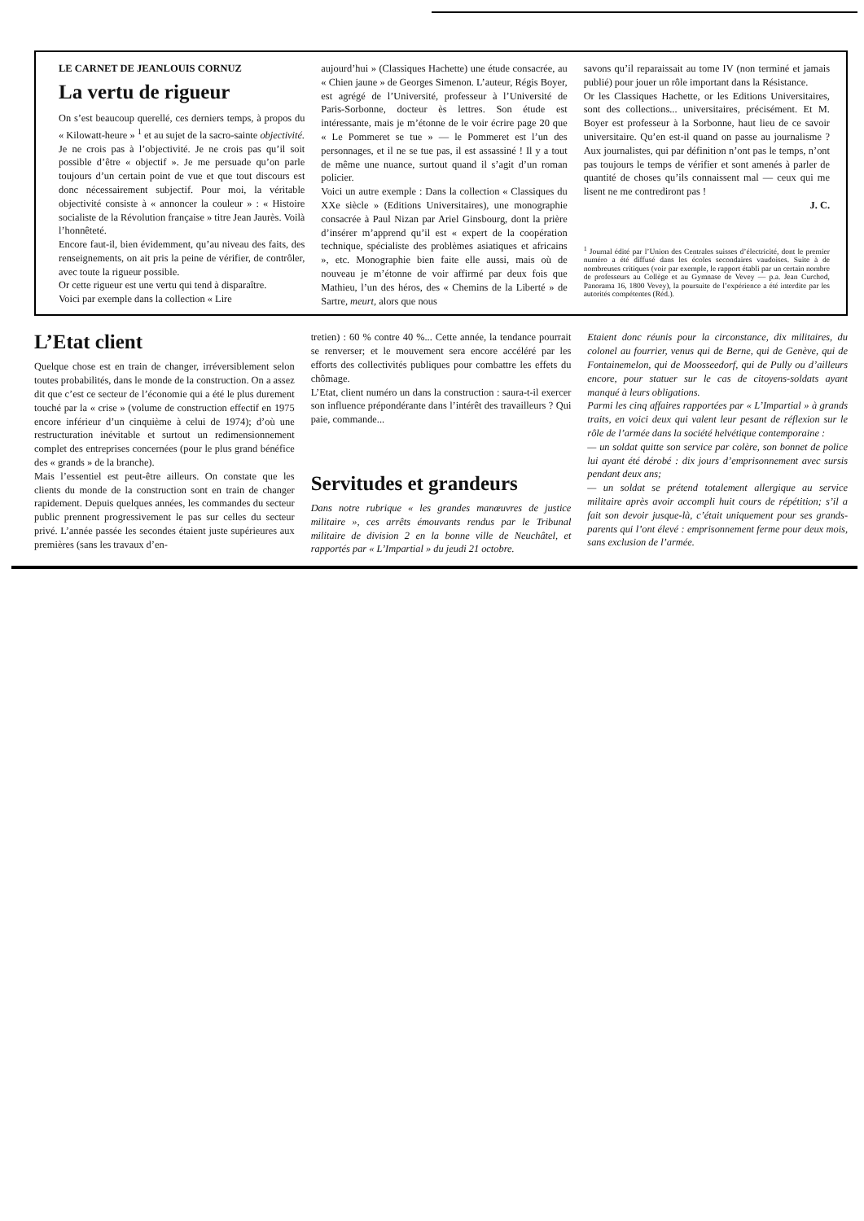LE CARNET DE JEANLOUIS CORNUZ
La vertu de rigueur
On s’est beaucoup querellé, ces derniers temps, à propos du « Kilowatt-heure » <sup>1</sup> et au sujet de la sacro-sainte objectivité.
Je ne crois pas à l’objectivité. Je ne crois pas qu’il soit possible d’être « objectif ». Je me persuade qu’on parle toujours d’un certain point de vue et que tout discours est donc nécessairement subjectif. Pour moi, la véritable objectivité consiste à « annoncer la couleur » : « Histoire socialiste de la Révolution française » titre Jean Jaurès. Voilà l’honnêteté.
Encore faut-il, bien évidemment, qu’au niveau des faits, des renseignements, on ait pris la peine de vérifier, de contrôler, avec toute la rigueur possible.
Or cette rigueur est une vertu qui tend à disparaître.
Voici par exemple dans la collection « Lire
aujourd’hui » (Classiques Hachette) une étude consacrée, au « Chien jaune » de Georges Simenon. L’auteur, Régis Boyer, est agrégé de l’Université, professeur à l’Université de Paris-Sorbonne, docteur ès lettres. Son étude est intéressante, mais je m’étonne de le voir écrire page 20 que « Le Pommeret se tue » — le Pommeret est l’un des personnages, et il ne se tue pas, il est assassiné ! Il y a tout de même une nuance, surtout quand il s’agit d’un roman policier.
Voici un autre exemple : Dans la collection « Classiques du XXe siècle » (Editions Universitaires), une monographie consacrée à Paul Nizan par Ariel Ginsbourg, dont la prière d’insérer m’apprend qu’il est « expert de la coopération technique, spécialiste des problèmes asiatiques et africains », etc. Monographie bien faite elle aussi, mais où de nouveau je m’étonne de voir affirmé par deux fois que Mathieu, l’un des héros, des « Chemins de la Liberté » de Sartre, meurt, alors que nous
savons qu’il reparaissait au tome IV (non terminé et jamais publié) pour jouer un rôle important dans la Résistance.
Or les Classiques Hachette, or les Editions Universitaires, sont des collections... universitaires, précisément. Et M. Boyer est professeur à la Sorbonne, haut lieu de ce savoir universitaire. Qu’en est-il quand on passe au journalisme ? Aux journalistes, qui par définition n’ont pas le temps, n’ont pas toujours le temps de vérifier et sont amenés à parler de quantité de choses qu’ils connaissent mal — ceux qui me lisent ne me contrediront pas !
J. C.
<sup>1</sup> Journal édité par l’Union des Centrales suisses d’électricité, dont le premier numéro a été diffusé dans les écoles secondaires vaudoises. Suite à de nombreuses critiques (voir par exemple, le rapport établi par un certain nombre de professeurs au Collège et au Gymnase de Vevey — p.a. Jean Curchod, Panorama 16, 1800 Vevey), la poursuite de l’expérience a été interdite par les autorités compétentes (Réd.).
L’Etat client
Quelque chose est en train de changer, irréversiblement selon toutes probabilités, dans le monde de la construction. On a assez dit que c’est ce secteur de l’économie qui a été le plus durement touché par la « crise » (volume de construction effectif en 1975 encore inférieur d’un cinquième à celui de 1974); d’où une restructuration inévitable et surtout un redimensionnement complet des entreprises concernées (pour le plus grand bénéfice des « grands » de la branche).
Mais l’essentiel est peut-être ailleurs. On constate que les clients du monde de la construction sont en train de changer rapidement. Depuis quelques années, les commandes du secteur public prennent progressivement le pas sur celles du secteur privé. L’année passée les secondes étaient juste supérieures aux premières (sans les travaux d’en-
tretien) : 60 % contre 40 %... Cette année, la tendance pourrait se renverser; et le mouvement sera encore accéléré par les efforts des collectivités publiques pour combattre les effets du chômage.
L’Etat, client numéro un dans la construction : saura-t-il exercer son influence prépondérante dans l’intérêt des travailleurs ? Qui paie, commande...
Servitudes et grandeurs
Dans notre rubrique « les grandes manœuvres de justice militaire », ces arrêts émouvants rendus par le Tribunal militaire de division 2 en la bonne ville de Neuchâtel, et rapportés par « L’Impartial » du jeudi 21 octobre.
Etaient donc réunis pour la circonstance, dix militaires, du colonel au fourrier, venus qui de Berne, qui de Genève, qui de Fontainemelon, qui de Moosseedorf, qui de Pully ou d’ailleurs encore, pour statuer sur le cas de citoyens-soldats ayant manqué à leurs obligations.
Parmi les cinq affaires rapportées par « L’Impartial » à grands traits, en voici deux qui valent leur pesant de réflexion sur le rôle de l’armée dans la société helvétique contemporaine :
— un soldat quitte son service par colère, son bonnet de police lui ayant été dérobé : dix jours d’emprisonnement avec sursis pendant deux ans;
— un soldat se prétend totalement allergique au service militaire après avoir accompli huit cours de répétition; s’il a fait son devoir jusque-là, c’était uniquement pour ses grands-parents qui l’ont élevé : emprisonnement ferme pour deux mois, sans exclusion de l’armée.